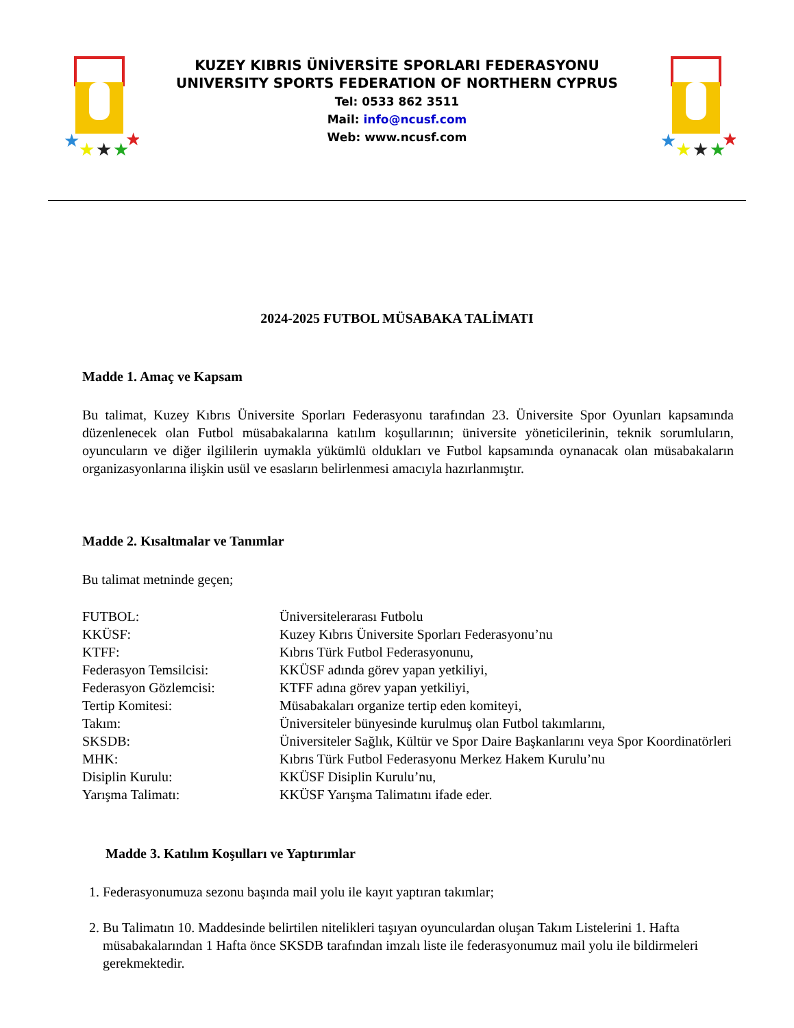★
★
★
★
★
KUZEY KIBRIS ÜNİVERSİTE SPORLARI FEDERASYONU
UNIVERSITY SPORTS FEDERATION OF NORTHERN CYPRUS
Tel: 0533 862 3511
Mail: info@ncusf.com
Web: www.ncusf.com
★
★
★
★
★
2024-2025 FUTBOL MÜSABAKA TALİMATI
Madde 1. Amaç ve Kapsam
Bu talimat, Kuzey Kıbrıs Üniversite Sporları Federasyonu tarafından 23. Üniversite Spor Oyunları kapsamında düzenlenecek olan Futbol müsabakalarına katılım koşullarının; üniversite yöneticilerinin, teknik sorumluların, oyuncuların ve diğer ilgililerin uymakla yükümlü oldukları ve Futbol kapsamında oynanacak olan müsabakaların organizasyonlarına ilişkin usül ve esasların belirlenmesi amacıyla hazırlanmıştır.
Madde 2. Kısaltmalar ve Tanımlar
Bu talimat metninde geçen;
FUTBOL: Üniversitelerarası Futbolu KKÜSF: Kuzey Kıbrıs Üniversite Sporları Federasyonu’nu KTFF: Kıbrıs Türk Futbol Federasyonunu, Federasyon Temsilcisi: KKÜSF adında görev yapan yetkiliyi, Federasyon Gözlemcisi: KTFF adına görev yapan yetkiliyi, Tertip Komitesi: Müsabakaları organize tertip eden komiteyi, Takım: Üniversiteler bünyesinde kurulmuş olan Futbol takımlarını, SKSDB: Üniversiteler Sağlık, Kültür ve Spor Daire Başkanlarını veya Spor Koordinatörleri MHK: Kıbrıs Türk Futbol Federasyonu Merkez Hakem Kurulu’nu Disiplin Kurulu: KKÜSF Disiplin Kurulu’nu, Yarışma Talimatı: KKÜSF Yarışma Talimatını ifade eder.
Madde 3. Katılım Koşulları ve Yaptırımlar
1. Federasyonumuza sezonu başında mail yolu ile kayıt yaptıran takımlar;
2. Bu Talimatın 10. Maddesinde belirtilen nitelikleri taşıyan oyunculardan oluşan Takım Listelerini 1. Hafta müsabakalarından 1 Hafta önce SKSDB tarafından imzalı liste ile federasyonumuz mail yolu ile bildirmeleri gerekmektedir.